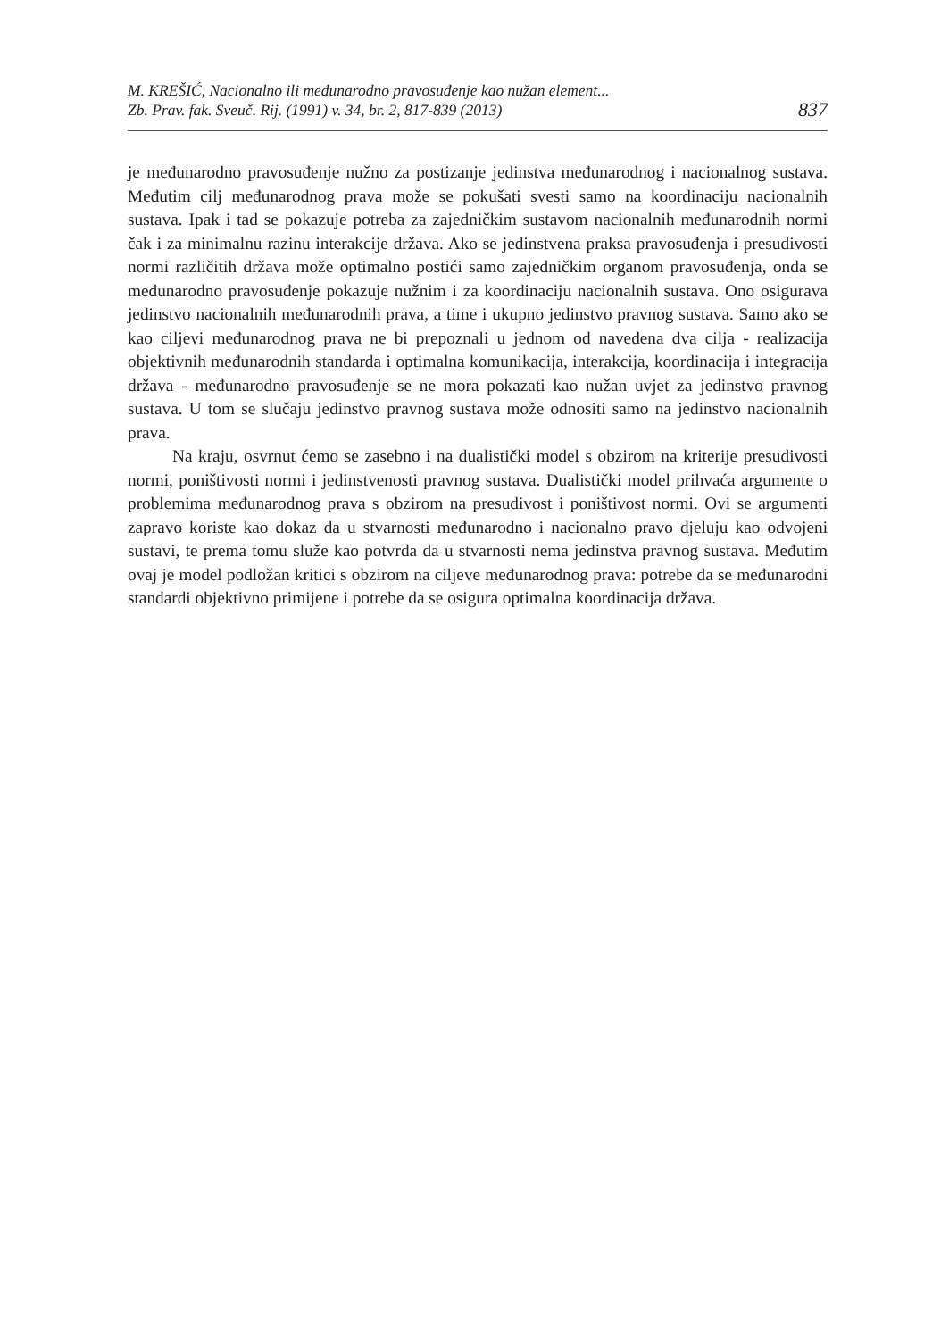M. KREŠIĆ, Nacionalno ili međunarodno pravosuđenje kao nužan element...
Zb. Prav. fak. Sveuč. Rij. (1991) v. 34, br. 2, 817-839 (2013)
837
je međunarodno pravosuđenje nužno za postizanje jedinstva međunarodnog i nacionalnog sustava. Međutim cilj međunarodnog prava može se pokušati svesti samo na koordinaciju nacionalnih sustava. Ipak i tad se pokazuje potreba za zajedničkim sustavom nacionalnih međunarodnih normi čak i za minimalnu razinu interakcije država. Ako se jedinstvena praksa pravosuđenja i presudivosti normi različitih država može optimalno postići samo zajedničkim organom pravosuđenja, onda se međunarodno pravosuđenje pokazuje nužnim i za koordinaciju nacionalnih sustava. Ono osigurava jedinstvo nacionalnih međunarodnih prava, a time i ukupno jedinstvo pravnog sustava. Samo ako se kao ciljevi međunarodnog prava ne bi prepoznali u jednom od navedena dva cilja - realizacija objektivnih međunarodnih standarda i optimalna komunikacija, interakcija, koordinacija i integracija država - međunarodno pravosuđenje se ne mora pokazati kao nužan uvjet za jedinstvo pravnog sustava. U tom se slučaju jedinstvo pravnog sustava može odnositi samo na jedinstvo nacionalnih prava.
Na kraju, osvrnut ćemo se zasebno i na dualistički model s obzirom na kriterije presudivosti normi, poništivosti normi i jedinstvenosti pravnog sustava. Dualistički model prihvaća argumente o problemima međunarodnog prava s obzirom na presudivost i poništivost normi. Ovi se argumenti zapravo koriste kao dokaz da u stvarnosti međunarodno i nacionalno pravo djeluju kao odvojeni sustavi, te prema tomu služe kao potvrda da u stvarnosti nema jedinstva pravnog sustava. Međutim ovaj je model podložan kritici s obzirom na ciljeve međunarodnog prava: potrebe da se međunarodni standardi objektivno primijene i potrebe da se osigura optimalna koordinacija država.